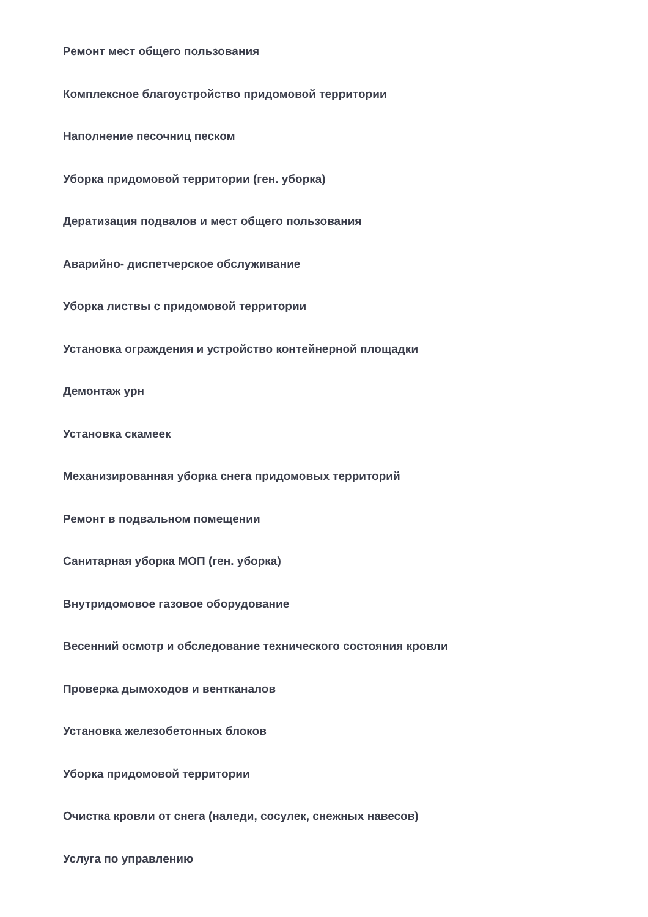Ремонт мест общего пользования
Комплексное благоустройство придомовой территории
Наполнение песочниц песком
Уборка придомовой территории (ген. уборка)
Дератизация подвалов и мест общего пользования
Аварийно- диспетчерское обслуживание
Уборка листвы с придомовой территории
Установка ограждения и устройство контейнерной площадки
Демонтаж урн
Установка скамеек
Механизированная уборка снега придомовых территорий
Ремонт в подвальном помещении
Санитарная уборка МОП (ген. уборка)
Внутридомовое газовое оборудование
Весенний осмотр и обследование технического состояния кровли
Проверка дымоходов и вентканалов
Установка железобетонных блоков
Уборка придомовой территории
Очистка кровли от снега (наледи, сосулек, снежных навесов)
Услуга по управлению